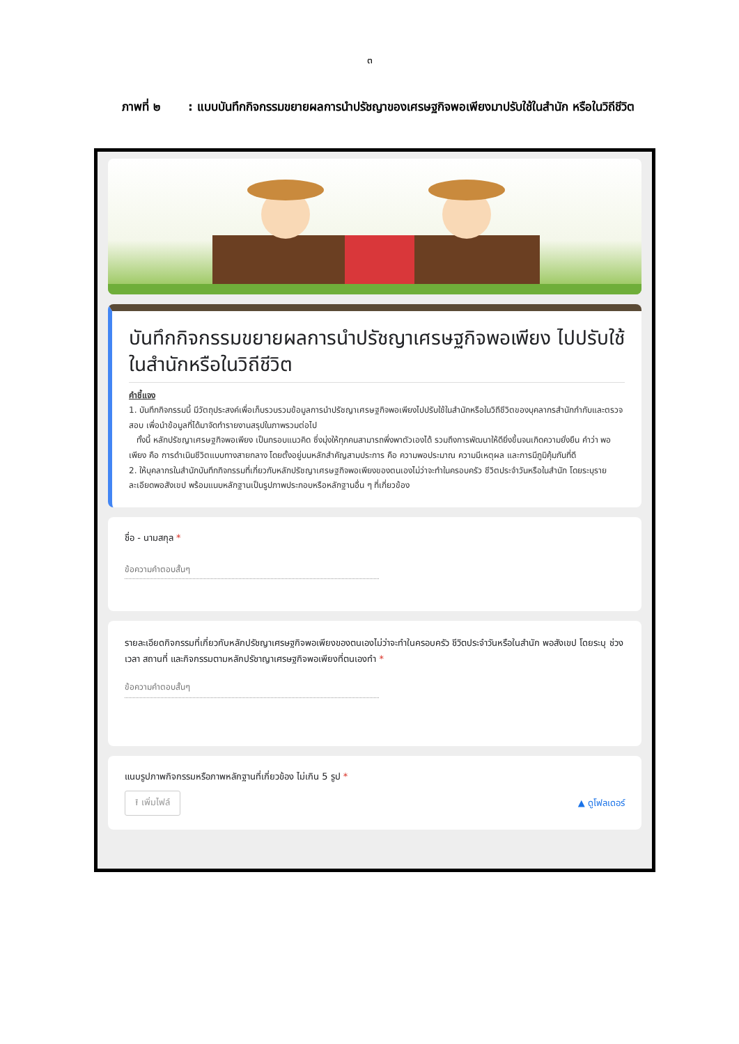๓
ภาพที่ ๒ : แบบบันทึกกิจกรรมขยายผลการนำปรัชญาของเศรษฐกิจพอเพียงมาปรับใช้ในสำนัก หรือในวิถีชีวิต
บันทึกกิจกรรมขยายผลการนำปรัชญาเศรษฐกิจพอเพียง ไปปรับใช้ในสำนักหรือในวิถีชีวิต
คำชี้แจง
1. บันทึกกิจกรรมนี้ มีวัตถุประสงค์เพื่อเก็บรวบรวมข้อมูลการนำปรัชญาเศรษฐกิจพอเพียงไปปรับใช้ในสำนักหรือในวิถีชีวิตของบุคลากรสำนักกำกับและตรวจสอบ เพื่อนำข้อมูลที่ได้มาจัดทำรายงานสรุปในภาพรวมต่อไป
ทั้งนี้ หลักปรัชญาเศรษฐกิจพอเพียง เป็นกรอบแนวคิด ซึ่งมุ่งให้ทุกคนสามารถพึ่งพาตัวเองได้ รวมถึงการพัฒนาให้ดียิ่งขึ้นจนเกิดความยั่งยืน คำว่า พอเพียง คือ การดำเนินชีวิตแบบทางสายกลาง โดยตั้งอยู่บนหลักสำคัญสามประการ คือ ความพอประมาณ ความมีเหตุผล และการมีภูมิคุ้มกันที่ดี
2. ให้บุคลากรในสำนักบันทึกกิจกรรมที่เกี่ยวกับหลักปรัชญาเศรษฐกิจพอเพียงของตนเองไม่ว่าจะทำในครอบครัว ชีวิตประจำวันหรือในสำนัก โดยระบุรายละเอียดพอสังเขป พร้อมแนบหลักฐานเป็นรูปภาพประกอบหรือหลักฐานอื่น ๆ ที่เกี่ยวข้อง
ชื่อ - นามสกุล *
ข้อความคำตอบสั้นๆ
รายละเอียดกิจกรรมที่เกี่ยวกับหลักปรัชญาเศรษฐกิจพอเพียงของตนเองไม่ว่าจะทำในครอบครัว ชีวิตประจำวันหรือในสำนัก พอสังเขป โดยระบุ ช่วงเวลา สถานที่ และกิจกรรมตามหลักปรัชาญาเศรษฐกิจพอเพียงที่ตนเองทำ *
ข้อความคำตอบสั้นๆ
แนบรูปภาพกิจกรรมหรือภาพหลักฐานที่เกี่ยวข้อง ไม่เกิน 5 รูป *
⭱ เพิ่มไฟล์ ▲ ดูโฟลเดอร์